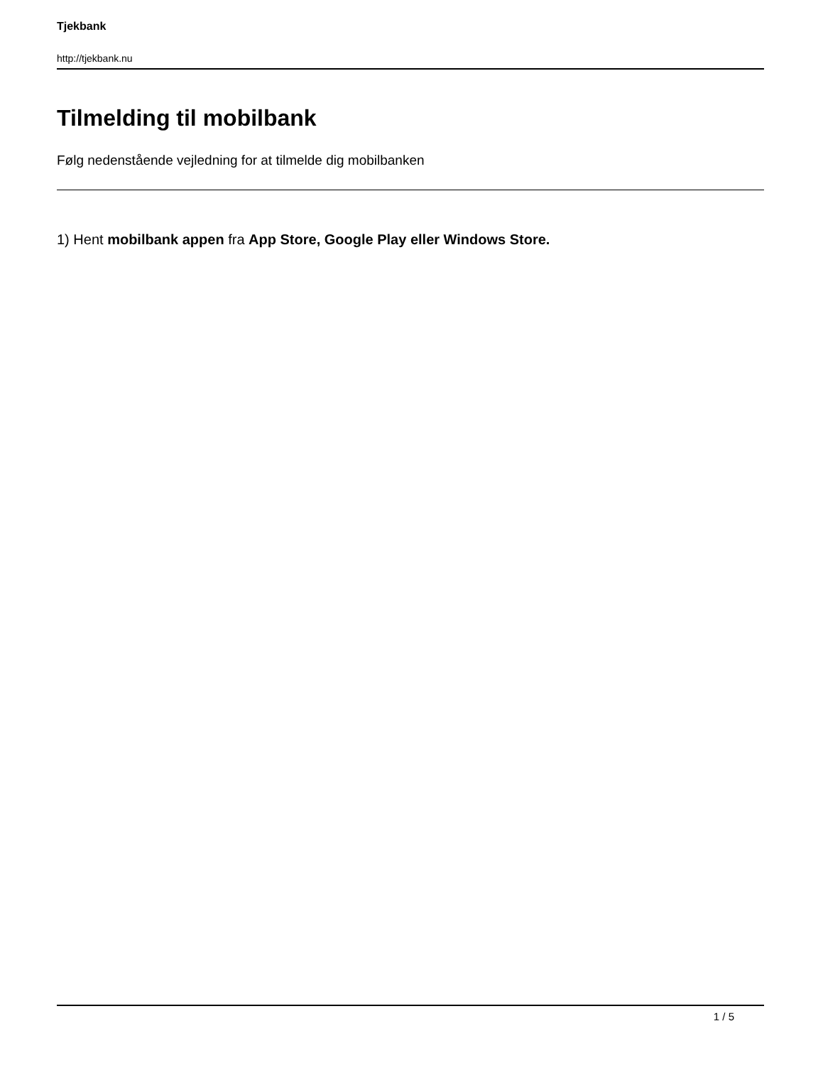Tjekbank
http://tjekbank.nu
Tilmelding til mobilbank
Følg nedenstående vejledning for at tilmelde dig mobilbanken
1) Hent mobilbank appen fra App Store, Google Play eller Windows Store.
1 / 5